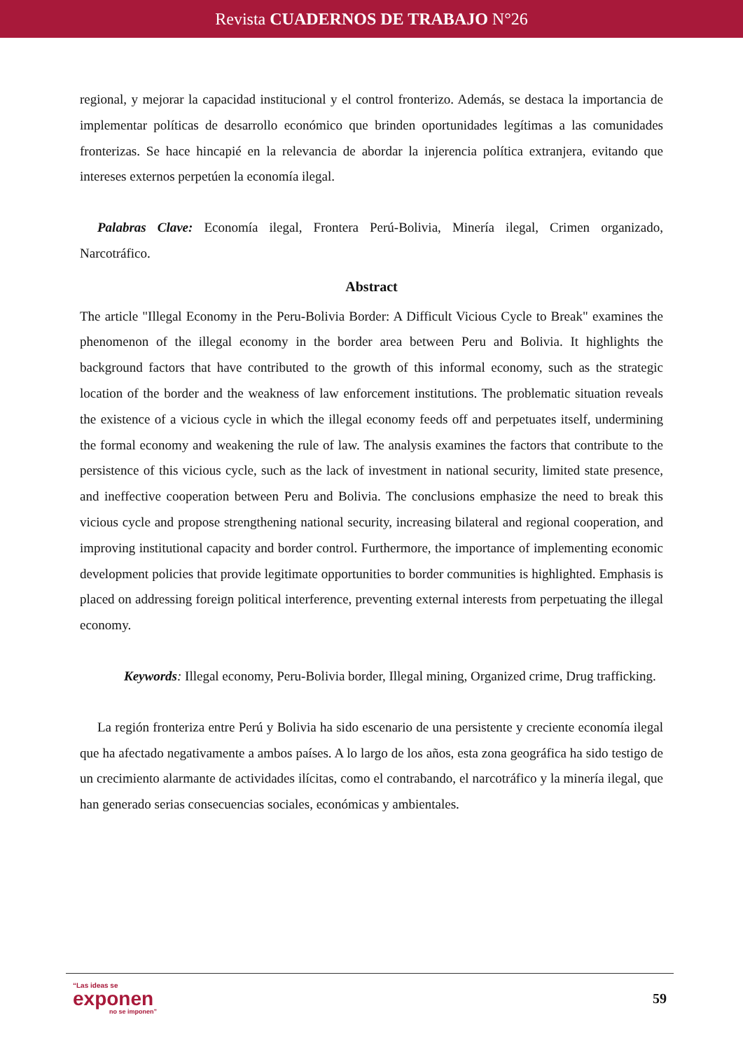Revista CUADERNOS DE TRABAJO N°26
regional, y mejorar la capacidad institucional y el control fronterizo. Además, se destaca la importancia de implementar políticas de desarrollo económico que brinden oportunidades legítimas a las comunidades fronterizas. Se hace hincapié en la relevancia de abordar la injerencia política extranjera, evitando que intereses externos perpetúen la economía ilegal.
Palabras Clave: Economía ilegal, Frontera Perú-Bolivia, Minería ilegal, Crimen organizado, Narcotráfico.
Abstract
The article "Illegal Economy in the Peru-Bolivia Border: A Difficult Vicious Cycle to Break" examines the phenomenon of the illegal economy in the border area between Peru and Bolivia. It highlights the background factors that have contributed to the growth of this informal economy, such as the strategic location of the border and the weakness of law enforcement institutions. The problematic situation reveals the existence of a vicious cycle in which the illegal economy feeds off and perpetuates itself, undermining the formal economy and weakening the rule of law. The analysis examines the factors that contribute to the persistence of this vicious cycle, such as the lack of investment in national security, limited state presence, and ineffective cooperation between Peru and Bolivia. The conclusions emphasize the need to break this vicious cycle and propose strengthening national security, increasing bilateral and regional cooperation, and improving institutional capacity and border control. Furthermore, the importance of implementing economic development policies that provide legitimate opportunities to border communities is highlighted. Emphasis is placed on addressing foreign political interference, preventing external interests from perpetuating the illegal economy.
Keywords: Illegal economy, Peru-Bolivia border, Illegal mining, Organized crime, Drug trafficking.
La región fronteriza entre Perú y Bolivia ha sido escenario de una persistente y creciente economía ilegal que ha afectado negativamente a ambos países. A lo largo de los años, esta zona geográfica ha sido testigo de un crecimiento alarmante de actividades ilícitas, como el contrabando, el narcotráfico y la minería ilegal, que han generado serias consecuencias sociales, económicas y ambientales.
“Las ideas se
exponen
no se imponen”
59